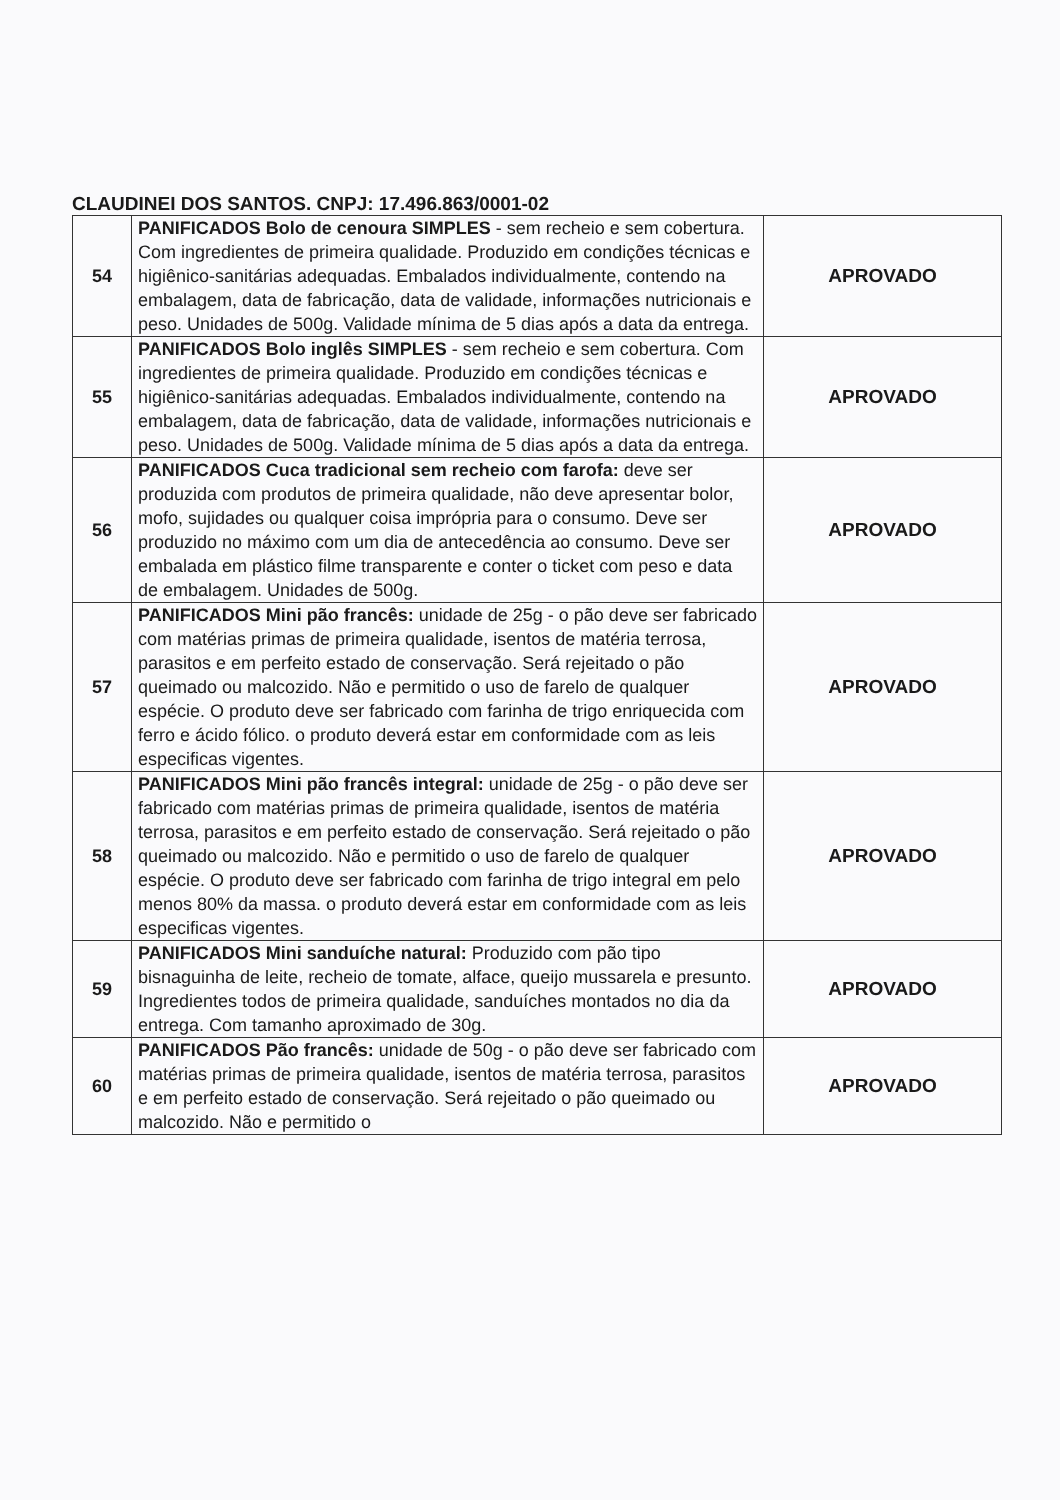CLAUDINEI DOS SANTOS. CNPJ: 17.496.863/0001-02
| 54 | PANIFICADOS Bolo de cenoura SIMPLES - sem recheio e sem cobertura. Com ingredientes de primeira qualidade. Produzido em condições técnicas e higiênico-sanitárias adequadas. Embalados individualmente, contendo na embalagem, data de fabricação, data de validade, informações nutricionais e peso. Unidades de 500g. Validade mínima de 5 dias após a data da entrega. | APROVADO |
| 55 | PANIFICADOS Bolo inglês SIMPLES - sem recheio e sem cobertura. Com ingredientes de primeira qualidade. Produzido em condições técnicas e higiênico-sanitárias adequadas. Embalados individualmente, contendo na embalagem, data de fabricação, data de validade, informações nutricionais e peso. Unidades de 500g. Validade mínima de 5 dias após a data da entrega. | APROVADO |
| 56 | PANIFICADOS Cuca tradicional sem recheio com farofa: deve ser produzida com produtos de primeira qualidade, não deve apresentar bolor, mofo, sujidades ou qualquer coisa imprópria para o consumo. Deve ser produzido no máximo com um dia de antecedência ao consumo. Deve ser embalada em plástico filme transparente e conter o ticket com peso e data de embalagem. Unidades de 500g. | APROVADO |
| 57 | PANIFICADOS Mini pão francês: unidade de 25g - o pão deve ser fabricado com matérias primas de primeira qualidade, isentos de matéria terrosa, parasitos e em perfeito estado de conservação. Será rejeitado o pão queimado ou malcozido. Não e permitido o uso de farelo de qualquer espécie. O produto deve ser fabricado com farinha de trigo enriquecida com ferro e ácido fólico. o produto deverá estar em conformidade com as leis especificas vigentes. | APROVADO |
| 58 | PANIFICADOS Mini pão francês integral: unidade de 25g - o pão deve ser fabricado com matérias primas de primeira qualidade, isentos de matéria terrosa, parasitos e em perfeito estado de conservação. Será rejeitado o pão queimado ou malcozido. Não e permitido o uso de farelo de qualquer espécie. O produto deve ser fabricado com farinha de trigo integral em pelo menos 80% da massa. o produto deverá estar em conformidade com as leis especificas vigentes. | APROVADO |
| 59 | PANIFICADOS Mini sanduíche natural: Produzido com pão tipo bisnaguinha de leite, recheio de tomate, alface, queijo mussarela e presunto. Ingredientes todos de primeira qualidade, sanduíches montados no dia da entrega. Com tamanho aproximado de 30g. | APROVADO |
| 60 | PANIFICADOS Pão francês: unidade de 50g - o pão deve ser fabricado com matérias primas de primeira qualidade, isentos de matéria terrosa, parasitos e em perfeito estado de conservação. Será rejeitado o pão queimado ou malcozido. Não e permitido o | APROVADO |